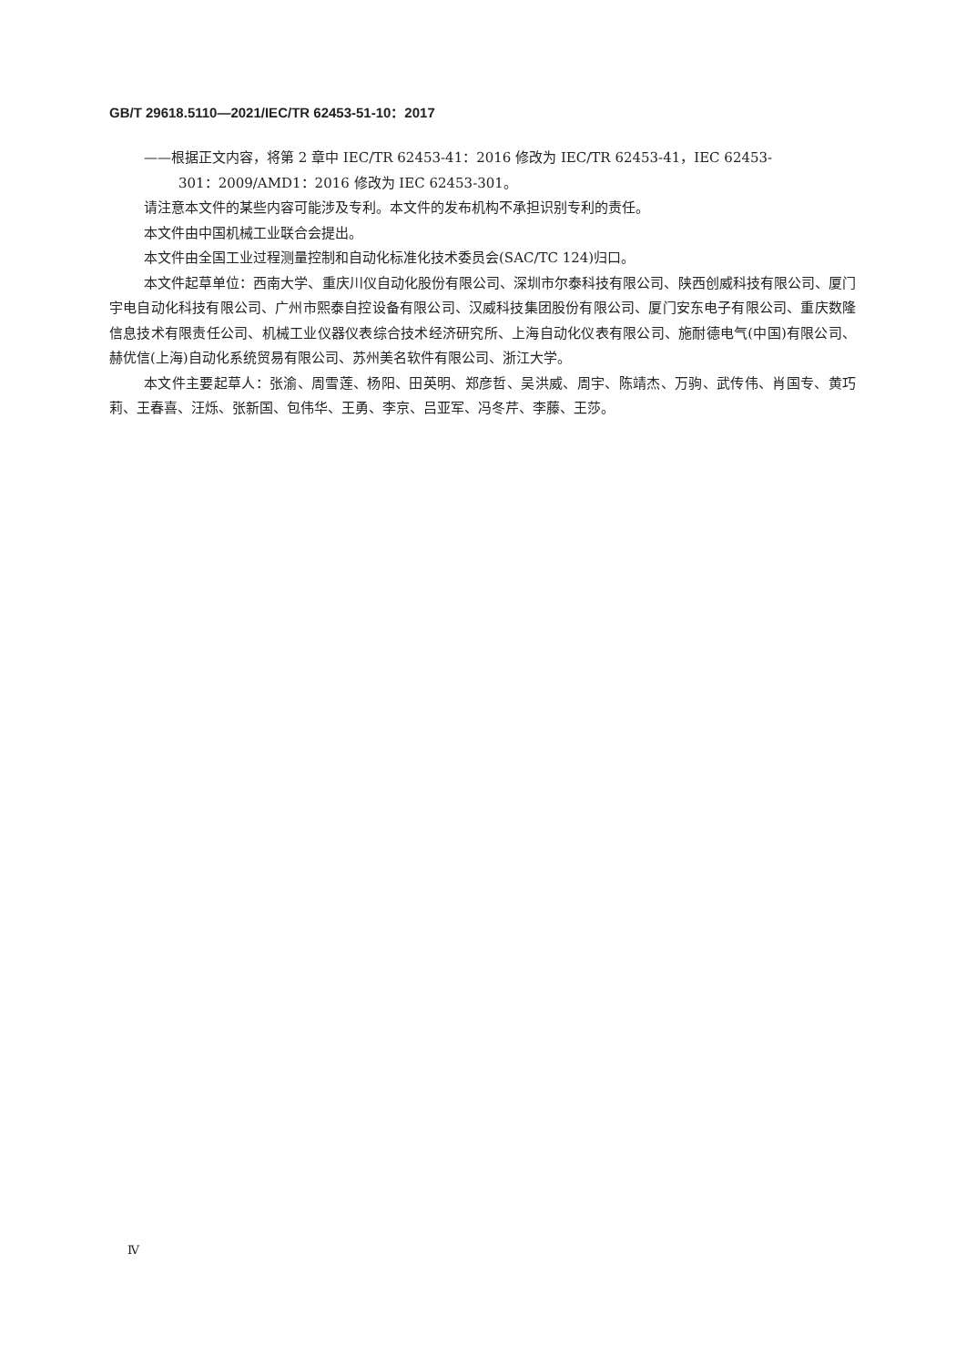GB/T 29618.5110—2021/IEC/TR 62453-51-10：2017
——根据正文内容，将第 2 章中 IEC/TR 62453-41：2016 修改为 IEC/TR 62453-41，IEC 62453-
301：2009/AMD1：2016 修改为 IEC 62453-301。
请注意本文件的某些内容可能涉及专利。本文件的发布机构不承担识别专利的责任。
本文件由中国机械工业联合会提出。
本文件由全国工业过程测量控制和自动化标准化技术委员会(SAC/TC 124)归口。
本文件起草单位：西南大学、重庆川仪自动化股份有限公司、深圳市尔泰科技有限公司、陕西创威科技有限公司、厦门宇电自动化科技有限公司、广州市熙泰自控设备有限公司、汉威科技集团股份有限公司、厦门安东电子有限公司、重庆数隆信息技术有限责任公司、机械工业仪器仪表综合技术经济研究所、上海自动化仪表有限公司、施耐德电气(中国)有限公司、赫优信(上海)自动化系统贸易有限公司、苏州美名软件有限公司、浙江大学。
本文件主要起草人：张渝、周雪莲、杨阳、田英明、郑彦哲、吴洪威、周宇、陈靖杰、万驹、武传伟、肖国专、黄巧莉、王春喜、汪烁、张新国、包伟华、王勇、李京、吕亚军、冯冬芹、李藤、王莎。
Ⅳ